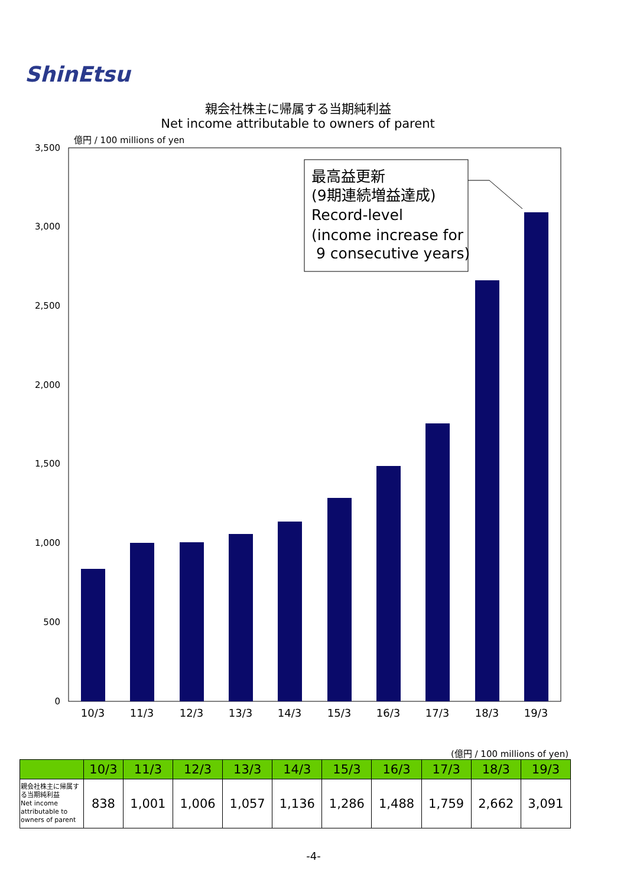ShinEtsu
親会社株主に帰属する当期純利益
Net income attributable to owners of parent
億円 / 100 millions of yen
3,500
3,000
2,500
2,000
1,500
1,000
500
0
10/3
11/3
12/3
13/3
14/3
15/3
16/3
17/3
18/3
19/3
最高益更新
(9期連続増益達成)
Record-level
(income increase for
9 consecutive years)
(億円 / 100 millions of yen)
| | 10/3 | 11/3 | 12/3 | 13/3 | 14/3 | 15/3 | 16/3 | 17/3 | 18/3 | 19/3 |
| --- | --- | --- | --- | --- | --- | --- | --- | --- | --- | --- |
| 親会社株主に帰属する当期純利益 Net income attributable to owners of parent | 838 | 1,001 | 1,006 | 1,057 | 1,136 | 1,286 | 1,488 | 1,759 | 2,662 | 3,091 |
-4-